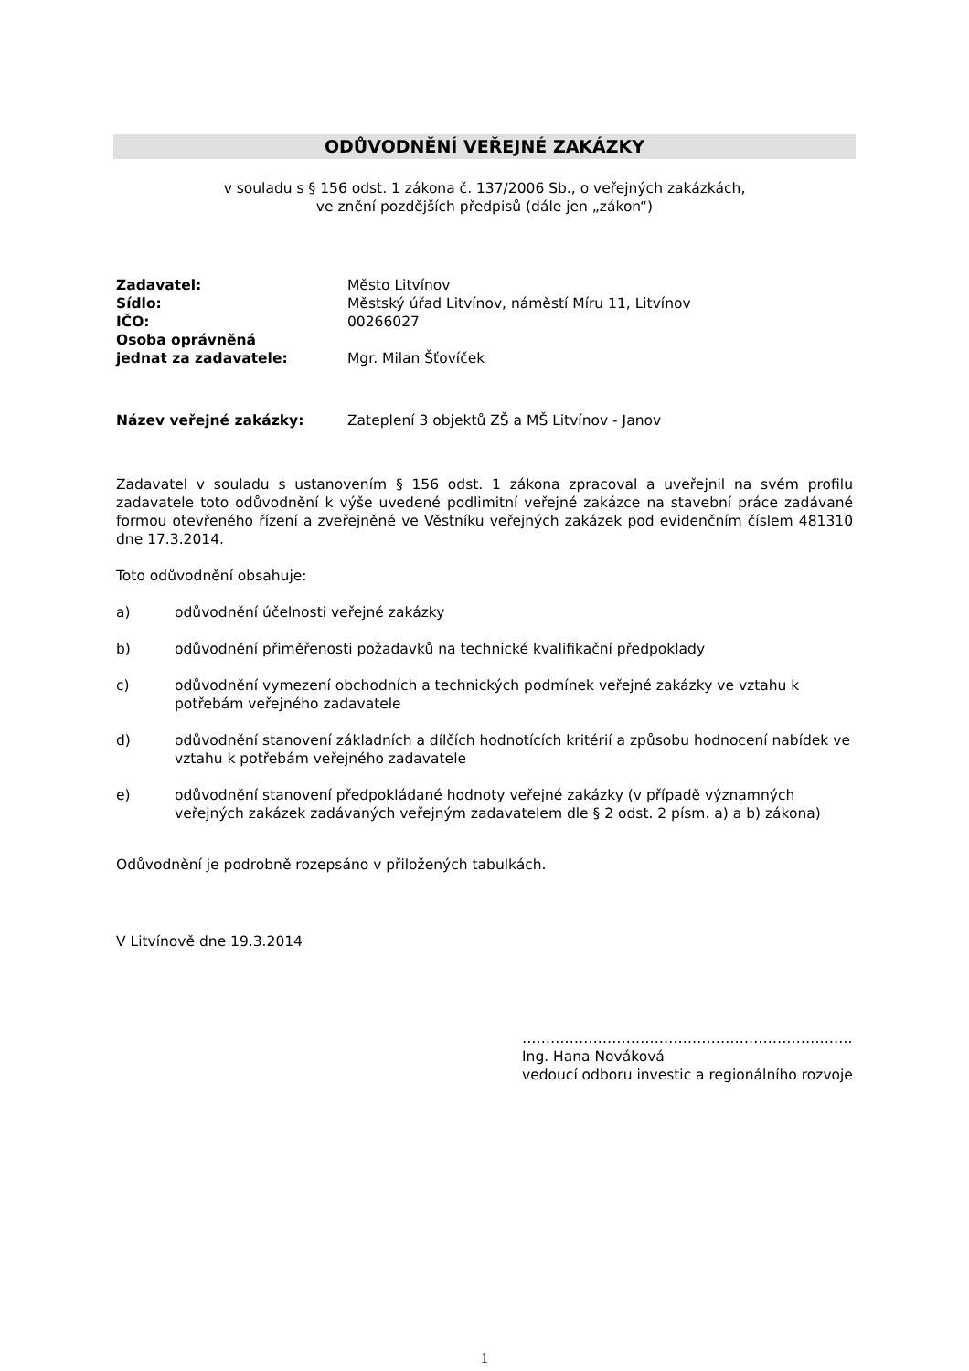ODŮVODNĚNÍ VEŘEJNÉ ZAKÁZKY
v souladu s § 156 odst. 1 zákona č. 137/2006 Sb., o veřejných zakázkách,
ve znění pozdějších předpisů (dále jen „zákon“)
| Zadavatel: | Město Litvínov |
| Sídlo: | Městský úřad Litvínov, náměstí Míru 11, Litvínov |
| IČO: | 00266027 |
| Osoba oprávněná | |
| jednat za zadavatele: | Mgr. Milan Šťovíček |
| Název veřejné zakázky: | Zateplení 3 objektů ZŠ a MŠ Litvínov - Janov |
Zadavatel v souladu s ustanovením § 156 odst. 1 zákona zpracoval a uveřejnil na svém profilu zadavatele toto odůvodnění k výše uvedené podlimitní veřejné zakázce na stavební práce zadávané formou otevřeného řízení a zveřejněné ve Věstníku veřejných zakázek pod evidenčním číslem 481310 dne 17.3.2014.
Toto odůvodnění obsahuje:
a) odůvodnění účelnosti veřejné zakázky
b) odůvodnění přiměřenosti požadavků na technické kvalifikační předpoklady
c) odůvodnění vymezení obchodních a technických podmínek veřejné zakázky ve vztahu k potřebám veřejného zadavatele
d) odůvodnění stanovení základních a dílčích hodnotících kritérií a způsobu hodnocení nabídek ve vztahu k potřebám veřejného zadavatele
e) odůvodnění stanovení předpokládané hodnoty veřejné zakázky (v případě významných veřejných zakázek zadávaných veřejným zadavatelem dle § 2 odst. 2 písm. a) a b) zákona)
Odůvodnění je podrobně rozepsáno v přiložených tabulkách.
V Litvínově dne 19.3.2014
…………………………………………………………….
Ing. Hana Nováková
vedoucí odboru investic a regionálního rozvoje
1